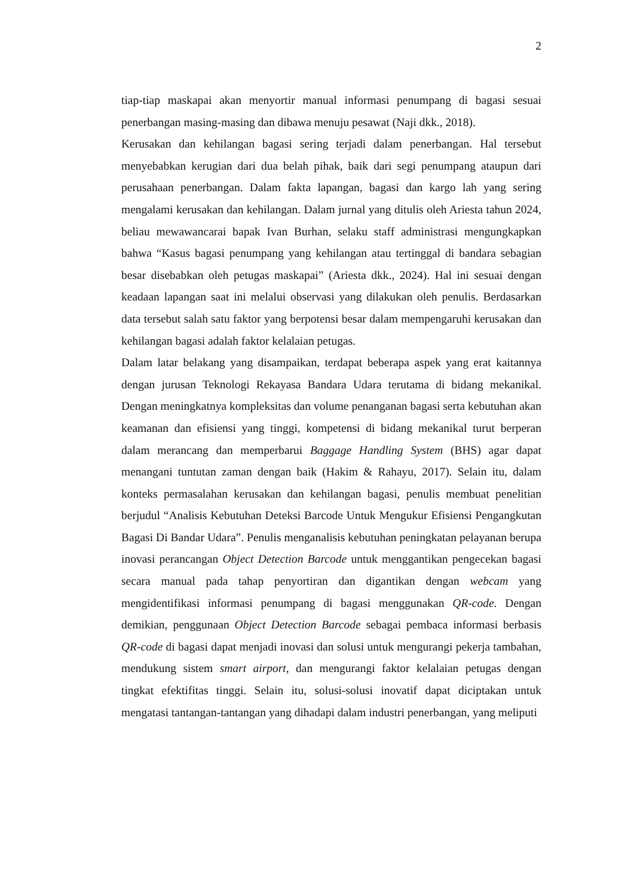2
tiap-tiap maskapai akan menyortir manual informasi penumpang di bagasi sesuai penerbangan masing-masing dan dibawa menuju pesawat (Naji dkk., 2018).
Kerusakan dan kehilangan bagasi sering terjadi dalam penerbangan. Hal tersebut menyebabkan kerugian dari dua belah pihak, baik dari segi penumpang ataupun dari perusahaan penerbangan. Dalam fakta lapangan, bagasi dan kargo lah yang sering mengalami kerusakan dan kehilangan. Dalam jurnal yang ditulis oleh Ariesta tahun 2024, beliau mewawancarai bapak Ivan Burhan, selaku staff administrasi mengungkapkan bahwa “Kasus bagasi penumpang yang kehilangan atau tertinggal di bandara sebagian besar disebabkan oleh petugas maskapai” (Ariesta dkk., 2024). Hal ini sesuai dengan keadaan lapangan saat ini melalui observasi yang dilakukan oleh penulis. Berdasarkan data tersebut salah satu faktor yang berpotensi besar dalam mempengaruhi kerusakan dan kehilangan bagasi adalah faktor kelalaian petugas.
Dalam latar belakang yang disampaikan, terdapat beberapa aspek yang erat kaitannya dengan jurusan Teknologi Rekayasa Bandara Udara terutama di bidang mekanikal. Dengan meningkatnya kompleksitas dan volume penanganan bagasi serta kebutuhan akan keamanan dan efisiensi yang tinggi, kompetensi di bidang mekanikal turut berperan dalam merancang dan memperbarui Baggage Handling System (BHS) agar dapat menangani tuntutan zaman dengan baik (Hakim & Rahayu, 2017). Selain itu, dalam konteks permasalahan kerusakan dan kehilangan bagasi, penulis membuat penelitian berjudul “Analisis Kebutuhan Deteksi Barcode Untuk Mengukur Efisiensi Pengangkutan Bagasi Di Bandar Udara”. Penulis menganalisis kebutuhan peningkatan pelayanan berupa inovasi perancangan Object Detection Barcode untuk menggantikan pengecekan bagasi secara manual pada tahap penyortiran dan digantikan dengan webcam yang mengidentifikasi informasi penumpang di bagasi menggunakan QR-code. Dengan demikian, penggunaan Object Detection Barcode sebagai pembaca informasi berbasis QR-code di bagasi dapat menjadi inovasi dan solusi untuk mengurangi pekerja tambahan, mendukung sistem smart airport, dan mengurangi faktor kelalaian petugas dengan tingkat efektifitas tinggi. Selain itu, solusi-solusi inovatif dapat diciptakan untuk mengatasi tantangan-tantangan yang dihadapi dalam industri penerbangan, yang meliputi